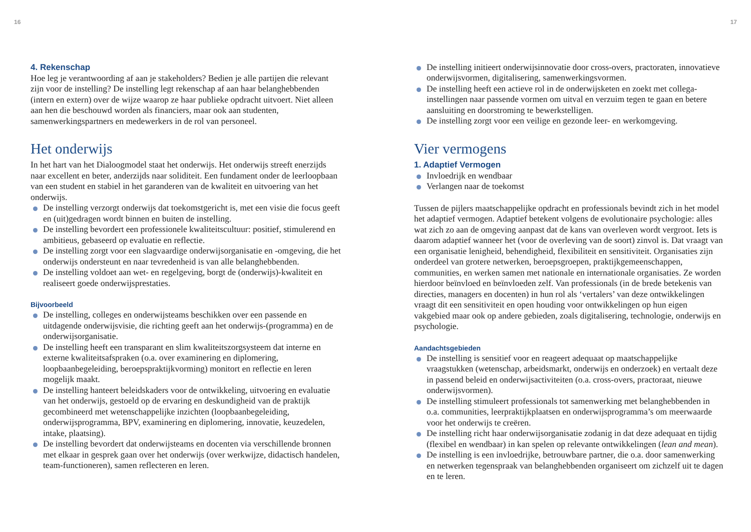16 17
4. Rekenschap
Hoe leg je verantwoording af aan je stakeholders? Bedien je alle partijen die relevant zijn voor de instelling? De instelling legt rekenschap af aan haar belanghebbenden (intern en extern) over de wijze waarop ze haar publieke opdracht uitvoert. Niet alleen aan hen die beschouwd worden als financiers, maar ook aan studenten, samenwerkingspartners en medewerkers in de rol van personeel.
Het onderwijs
In het hart van het Dialoogmodel staat het onderwijs. Het onderwijs streeft enerzijds naar excellent en beter, anderzijds naar soliditeit. Een fundament onder de leerloopbaan van een student en stabiel in het garanderen van de kwaliteit en uitvoering van het onderwijs.
De instelling verzorgt onderwijs dat toekomstgericht is, met een visie die focus geeft en (uit)gedragen wordt binnen en buiten de instelling.
De instelling bevordert een professionele kwaliteitscultuur: positief, stimulerend en ambitieus, gebaseerd op evaluatie en reflectie.
De instelling zorgt voor een slagvaardige onderwijsorganisatie en -omgeving, die het onderwijs ondersteunt en naar tevredenheid is van alle belanghebbenden.
De instelling voldoet aan wet- en regelgeving, borgt de (onderwijs)-kwaliteit en realiseert goede onderwijsprestaties.
Bijvoorbeeld
De instelling, colleges en onderwijsteams beschikken over een passende en uitdagende onderwijsvisie, die richting geeft aan het onderwijs-(programma) en de onderwijsorganisatie.
De instelling heeft een transparant en slim kwaliteitszorgsysteem dat interne en externe kwaliteitsafspraken (o.a. over examinering en diplomering, loopbaanbegeleiding, beroepspraktijkvorming) monitort en reflectie en leren mogelijk maakt.
De instelling hanteert beleidskaders voor de ontwikkeling, uitvoering en evaluatie van het onderwijs, gestoeld op de ervaring en deskundigheid van de praktijk gecombineerd met wetenschappelijke inzichten (loopbaanbegeleiding, onderwijsprogramma, BPV, examinering en diplomering, innovatie, keuzedelen, intake, plaatsing).
De instelling bevordert dat onderwijsteams en docenten via verschillende bronnen met elkaar in gesprek gaan over het onderwijs (over werkwijze, didactisch handelen, team-functioneren), samen reflecteren en leren.
De instelling initieert onderwijsinnovatie door cross-overs, practoraten, innovatieve onderwijsvormen, digitalisering, samenwerkingsvormen.
De instelling heeft een actieve rol in de onderwijsketen en zoekt met collega-instellingen naar passende vormen om uitval en verzuim tegen te gaan en betere aansluiting en doorstroming te bewerkstelligen.
De instelling zorgt voor een veilige en gezonde leer- en werkomgeving.
Vier vermogens
1. Adaptief Vermogen
Invloedrijk en wendbaar
Verlangen naar de toekomst
Tussen de pijlers maatschappelijke opdracht en professionals bevindt zich in het model het adaptief vermogen. Adaptief betekent volgens de evolutionaire psychologie: alles wat zich zo aan de omgeving aanpast dat de kans van overleven wordt vergroot. Iets is daarom adaptief wanneer het (voor de overleving van de soort) zinvol is. Dat vraagt van een organisatie lenigheid, behendigheid, flexibiliteit en sensitiviteit. Organisaties zijn onderdeel van grotere netwerken, beroepsgroepen, praktijkgemeenschappen, communities, en werken samen met nationale en internationale organisaties. Ze worden hierdoor beïnvloed en beïnvloeden zelf. Van professionals (in de brede betekenis van directies, managers en docenten) in hun rol als ‘vertalers’ van deze ontwikkelingen vraagt dit een sensitiviteit en open houding voor ontwikkelingen op hun eigen vakgebied maar ook op andere gebieden, zoals digitalisering, technologie, onderwijs en psychologie.
Aandachtsgebieden
De instelling is sensitief voor en reageert adequaat op maatschappelijke vraagstukken (wetenschap, arbeidsmarkt, onderwijs en onderzoek) en vertaalt deze in passend beleid en onderwijsactiviteiten (o.a. cross-overs, practoraat, nieuwe onderwijsvormen).
De instelling stimuleert professionals tot samenwerking met belanghebbenden in o.a. communities, leerpraktijkplaatsen en onderwijsprogramma’s om meerwaarde voor het onderwijs te creëren.
De instelling richt haar onderwijsorganisatie zodanig in dat deze adequaat en tijdig (flexibel en wendbaar) in kan spelen op relevante ontwikkelingen (lean and mean).
De instelling is een invloedrijke, betrouwbare partner, die o.a. door samenwerking en netwerken tegenspraak van belanghebbenden organiseert om zichzelf uit te dagen en te leren.